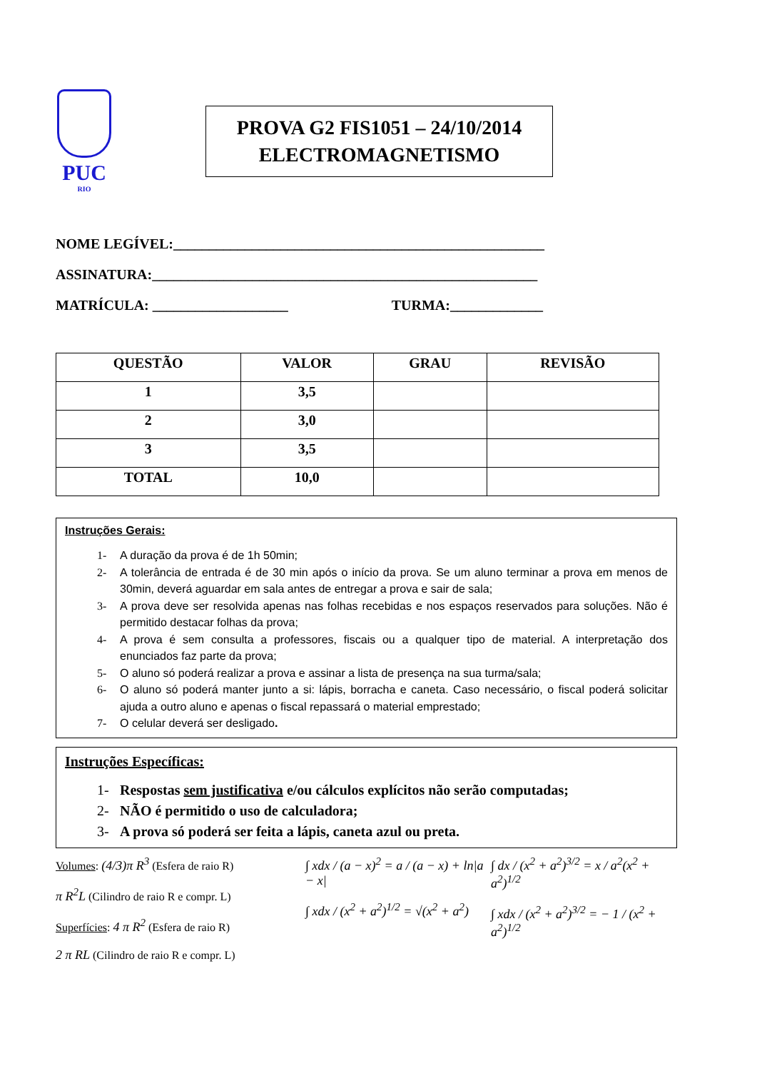PUC
RIO
PROVA G2 FIS1051 – 24/10/2014
ELECTROMAGNETISMO
NOME LEGÍVEL:____________________________________________________
ASSINATURA:______________________________________________________
MATRÍCULA: ___________________ TURMA:_____________
| QUESTÃO | VALOR | GRAU | REVISÃO |
| --- | --- | --- | --- |
| 1 | 3,5 | | |
| 2 | 3,0 | | |
| 3 | 3,5 | | |
| TOTAL | 10,0 | | |
Instruções Gerais:
1- A duração da prova é de 1h 50min;
2- A tolerância de entrada é de 30 min após o início da prova. Se um aluno terminar a prova em menos de 30min, deverá aguardar em sala antes de entregar a prova e sair de sala;
3- A prova deve ser resolvida apenas nas folhas recebidas e nos espaços reservados para soluções. Não é permitido destacar folhas da prova;
4- A prova é sem consulta a professores, fiscais ou a qualquer tipo de material. A interpretação dos enunciados faz parte da prova;
5- O aluno só poderá realizar a prova e assinar a lista de presença na sua turma/sala;
6- O aluno só poderá manter junto a si: lápis, borracha e caneta. Caso necessário, o fiscal poderá solicitar ajuda a outro aluno e apenas o fiscal repassará o material emprestado;
7- O celular deverá ser desligado.
Instruções Específicas:
1- Respostas sem justificativa e/ou cálculos explícitos não serão computadas;
2- NÃO é permitido o uso de calculadora;
3- A prova só poderá ser feita a lápis, caneta azul ou preta.
Volumes: (4/3)π R<sup>3</sup> (Esfera de raio R)
π R<sup>2</sup>L (Cilindro de raio R e compr. L)
Superfícies: 4 π R<sup>2</sup> (Esfera de raio R)
2 π RL (Cilindro de raio R e compr. L)
∫ xdx / (a − x)<sup>2</sup> = a / (a − x) + ln|a − x|
∫ xdx / (x<sup>2</sup> + a<sup>2</sup>)<sup>1/2</sup> = √(x<sup>2</sup> + a<sup>2</sup>)
∫ dx / (x<sup>2</sup> + a<sup>2</sup>)<sup>3/2</sup> = x / a<sup>2</sup>(x<sup>2</sup> + a<sup>2</sup>)<sup>1/2</sup>
∫ xdx / (x<sup>2</sup> + a<sup>2</sup>)<sup>3/2</sup> = − 1 / (x<sup>2</sup> + a<sup>2</sup>)<sup>1/2</sup>